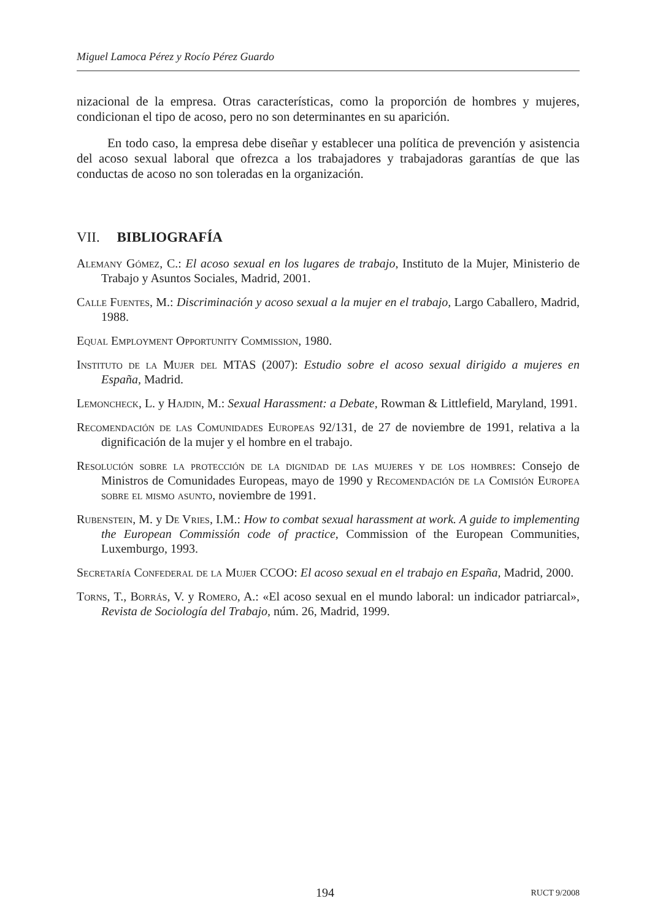Miguel Lamoca Pérez y Rocío Pérez Guardo
nizacional de la empresa. Otras características, como la proporción de hombres y mujeres, condicionan el tipo de acoso, pero no son determinantes en su aparición.
En todo caso, la empresa debe diseñar y establecer una política de prevención y asistencia del acoso sexual laboral que ofrezca a los trabajadores y trabajadoras garantías de que las conductas de acoso no son toleradas en la organización.
VII. BIBLIOGRAFÍA
Alemany Gómez, C.: El acoso sexual en los lugares de trabajo, Instituto de la Mujer, Ministerio de Trabajo y Asuntos Sociales, Madrid, 2001.
Calle Fuentes, M.: Discriminación y acoso sexual a la mujer en el trabajo, Largo Caballero, Madrid, 1988.
Equal Employment Opportunity Commission, 1980.
Instituto de la Mujer del MTAS (2007): Estudio sobre el acoso sexual dirigido a mujeres en España, Madrid.
Lemoncheck, L. y Hajdin, M.: Sexual Harassment: a Debate, Rowman & Littlefield, Maryland, 1991.
Recomendación de las Comunidades Europeas 92/131, de 27 de noviembre de 1991, relativa a la dignificación de la mujer y el hombre en el trabajo.
Resolución sobre la protección de la dignidad de las mujeres y de los hombres: Consejo de Ministros de Comunidades Europeas, mayo de 1990 y Recomendación de la Comisión Europea sobre el mismo asunto, noviembre de 1991.
Rubenstein, M. y De Vries, I.M.: How to combat sexual harassment at work. A guide to implementing the European Commissión code of practice, Commission of the European Communities, Luxemburgo, 1993.
Secretaría Confederal de la Mujer CCOO: El acoso sexual en el trabajo en España, Madrid, 2000.
Torns, T., Borrás, V. y Romero, A.: «El acoso sexual en el mundo laboral: un indicador patriarcal», Revista de Sociología del Trabajo, núm. 26, Madrid, 1999.
194 RUCT 9/2008